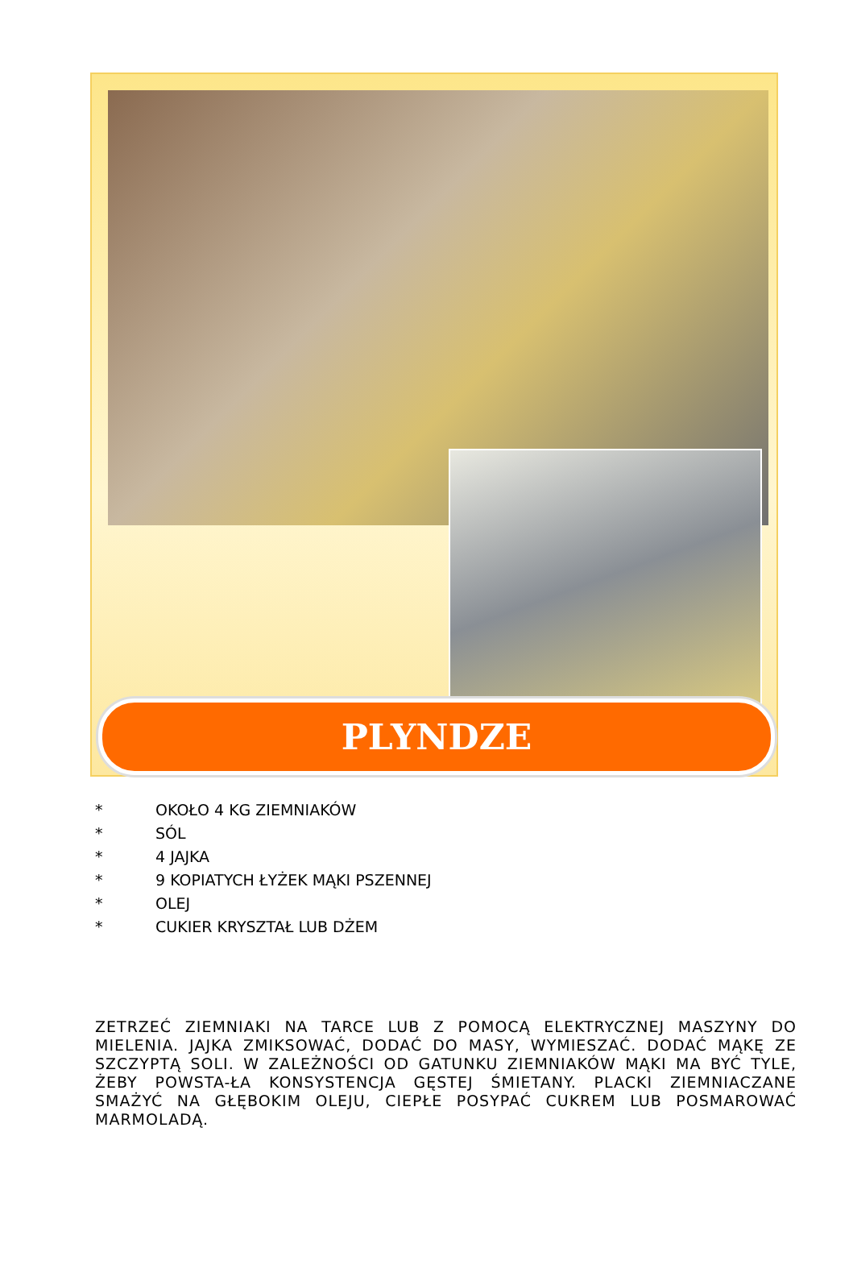PLYNDZE
* OKOŁO 4 KG ZIEMNIAKÓW
* SÓL
* 4 JAJKA
* 9 KOPIATYCH ŁYŻEK MĄKI PSZENNEJ
* OLEJ
* CUKIER KRYSZTAŁ LUB DŻEM
ZETRZEĆ ZIEMNIAKI NA TARCE LUB Z POMOCĄ ELEKTRYCZNEJ MASZYNY DO MIELENIA. JAJKA ZMIKSOWAĆ, DODAĆ DO MASY, WYMIESZAĆ. DODAĆ MĄKĘ ZE SZCZYPTĄ SOLI. W ZALEŻNOŚCI OD GATUNKU ZIEMNIAKÓW MĄKI MA BYĆ TYLE, ŻEBY POWSTA-ŁA KONSYSTENCJA GĘSTEJ ŚMIETANY. PLACKI ZIEMNIACZANE SMAŻYĆ NA GŁĘBOKIM OLEJU, CIEPŁE POSYPAĆ CUKREM LUB POSMAROWAĆ MARMOLADĄ.